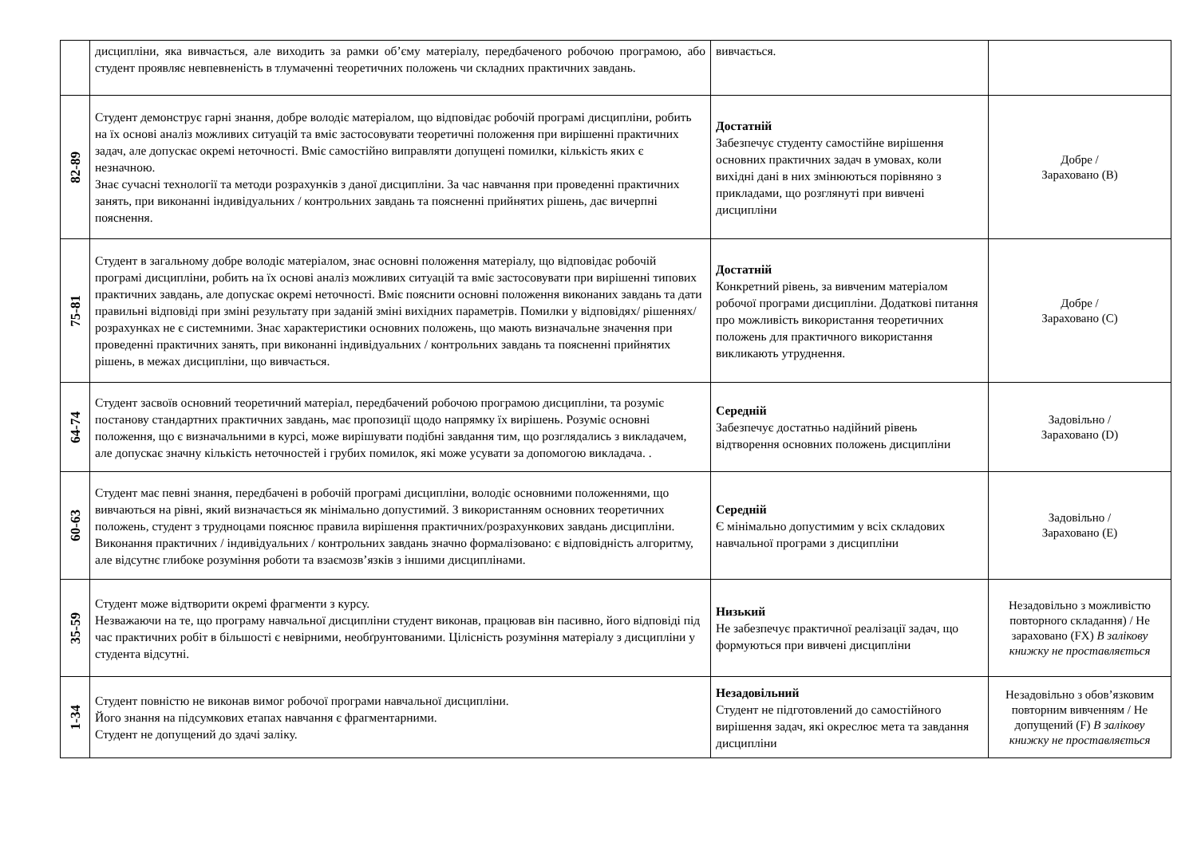| | дисципліни, яка вивчається, але виходить за рамки об’єму матеріалу, передбаченого робочою програмою, або студент проявляє невпевненість в тлумаченні теоретичних положень чи складних практичних завдань. | вивчається. | |
| 82-89 | Студент демонструє гарні знання, добре володіє матеріалом, що відповідає робочій програмі дисципліни, робить на їх основі аналіз можливих ситуацій та вміє застосовувати теоретичні положення при вирішенні практичних задач, але допускає окремі неточності. Вміє самостійно виправляти допущені помилки, кількість яких є незначною. Знає сучасні технології та методи розрахунків з даної дисципліни. За час навчання при проведенні практичних занять, при виконанні індивідуальних / контрольних завдань та поясненні прийнятих рішень, дає вичерпні пояснення. | Достатній Забезпечує студенту самостійне вирішення основних практичних задач в умовах, коли вихідні дані в них змінюються порівняно з прикладами, що розглянуті при вивчені дисципліни | Добре / Зараховано (B) |
| 75-81 | Студент в загальному добре володіє матеріалом, знає основні положення матеріалу, що відповідає робочій програмі дисципліни, робить на їх основі аналіз можливих ситуацій та вміє застосовувати при вирішенні типових практичних завдань, але допускає окремі неточності. Вміє пояснити основні положення виконаних завдань та дати правильні відповіді при зміні результату при заданій зміні вихідних параметрів. Помилки у відповідях/ рішеннях/ розрахунках не є системними. Знає характеристики основних положень, що мають визначальне значення при проведенні практичних занять, при виконанні індивідуальних / контрольних завдань та поясненні прийнятих рішень, в межах дисципліни, що вивчається. | Достатній Конкретний рівень, за вивченим матеріалом робочої програми дисципліни. Додаткові питання про можливість використання теоретичних положень для практичного використання викликають утруднення. | Добре / Зараховано (C) |
| 64-74 | Студент засвоїв основний теоретичний матеріал, передбачений робочою програмою дисципліни, та розуміє постанову стандартних практичних завдань, має пропозиції щодо напрямку їх вирішень. Розуміє основні положення, що є визначальними в курсі, може вирішувати подібні завдання тим, що розглядались з викладачем, але допускає значну кількість неточностей і грубих помилок, які може усувати за допомогою викладача. . | Середній Забезпечує достатньо надійний рівень відтворення основних положень дисципліни | Задовільно / Зараховано (D) |
| 60-63 | Студент має певні знання, передбачені в робочій програмі дисципліни, володіє основними положеннями, що вивчаються на рівні, який визначається як мінімально допустимий. З використанням основних теоретичних положень, студент з трудноцами пояснює правила вирішення практичних/розрахункових завдань дисципліни. Виконання практичних / індивідуальних / контрольних завдань значно формалізовано: є відповідність алгоритму, але відсутнє глибоке розуміння роботи та взаємозв’язків з іншими дисциплінами. | Середній Є мінімально допустимим у всіх складових навчальної програми з дисципліни | Задовільно / Зараховано (E) |
| 35-59 | Студент може відтворити окремі фрагменти з курсу. Незважаючи на те, що програму навчальної дисципліни студент виконав, працював він пасивно, його відповіді під час практичних робіт в більшості є невірними, необґрунтованими. Цілісність розуміння матеріалу з дисципліни у студента відсутні. | Низький Не забезпечує практичної реалізації задач, що формуються при вивчені дисципліни | Незадовільно з можливістю повторного складання) / Не зараховано (FX) В залікову книжку не проставляється |
| 1-34 | Студент повністю не виконав вимог робочої програми навчальної дисципліни. Його знання на підсумкових етапах навчання є фрагментарними. Студент не допущений до здачі заліку. | Незадовільний Студент не підготовлений до самостійного вирішення задач, які окреслює мета та завдання дисципліни | Незадовільно з обов’язковим повторним вивченням / Не допущений (F) В залікову книжку не проставляється |